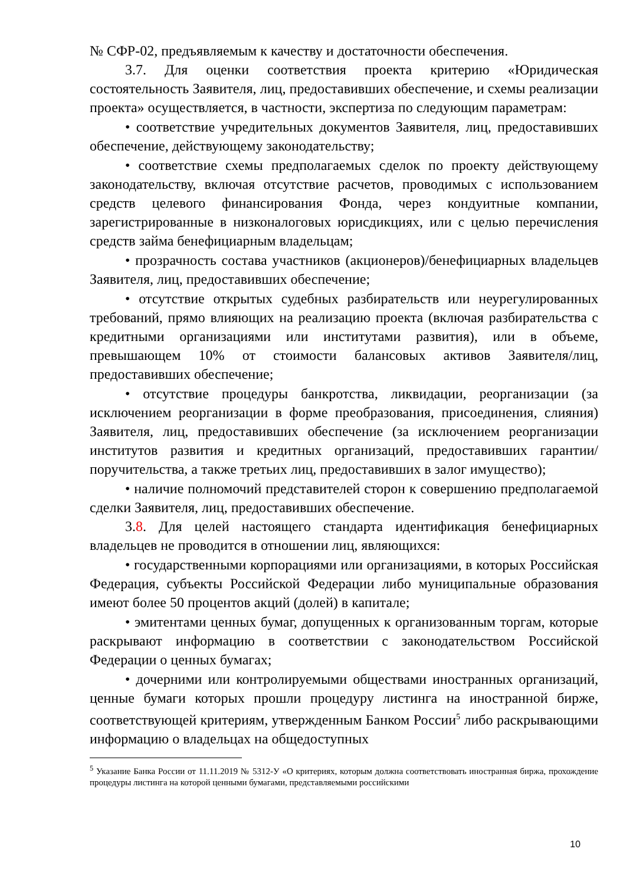№ СФР-02, предъявляемым к качеству и достаточности обеспечения.
3.7. Для оценки соответствия проекта критерию «Юридическая состоятельность Заявителя, лиц, предоставивших обеспечение, и схемы реализации проекта» осуществляется, в частности, экспертиза по следующим параметрам:
• соответствие учредительных документов Заявителя, лиц, предоставивших обеспечение, действующему законодательству;
• соответствие схемы предполагаемых сделок по проекту действующему законодательству, включая отсутствие расчетов, проводимых с использованием средств целевого финансирования Фонда, через кондуитные компании, зарегистрированные в низконалоговых юрисдикциях, или с целью перечисления средств займа бенефициарным владельцам;
• прозрачность состава участников (акционеров)/бенефициарных владельцев Заявителя, лиц, предоставивших обеспечение;
• отсутствие открытых судебных разбирательств или неурегулированных требований, прямо влияющих на реализацию проекта (включая разбирательства с кредитными организациями или институтами развития), или в объеме, превышающем 10% от стоимости балансовых активов Заявителя/лиц, предоставивших обеспечение;
• отсутствие процедуры банкротства, ликвидации, реорганизации (за исключением реорганизации в форме преобразования, присоединения, слияния) Заявителя, лиц, предоставивших обеспечение (за исключением реорганизации институтов развития и кредитных организаций, предоставивших гарантии/поручительства, а также третьих лиц, предоставивших в залог имущество);
• наличие полномочий представителей сторон к совершению предполагаемой сделки Заявителя, лиц, предоставивших обеспечение.
3.8. Для целей настоящего стандарта идентификация бенефициарных владельцев не проводится в отношении лиц, являющихся:
• государственными корпорациями или организациями, в которых Российская Федерация, субъекты Российской Федерации либо муниципальные образования имеют более 50 процентов акций (долей) в капитале;
• эмитентами ценных бумаг, допущенных к организованным торгам, которые раскрывают информацию в соответствии с законодательством Российской Федерации о ценных бумагах;
• дочерними или контролируемыми обществами иностранных организаций, ценные бумаги которых прошли процедуру листинга на иностранной бирже, соответствующей критериям, утвержденным Банком России<sup>5</sup> либо раскрывающими информацию о владельцах на общедоступных
<sup>5</sup> Указание Банка России от 11.11.2019 № 5312-У «О критериях, которым должна соответствовать иностранная биржа, прохождение процедуры листинга на которой ценными бумагами, представляемыми российскими
10